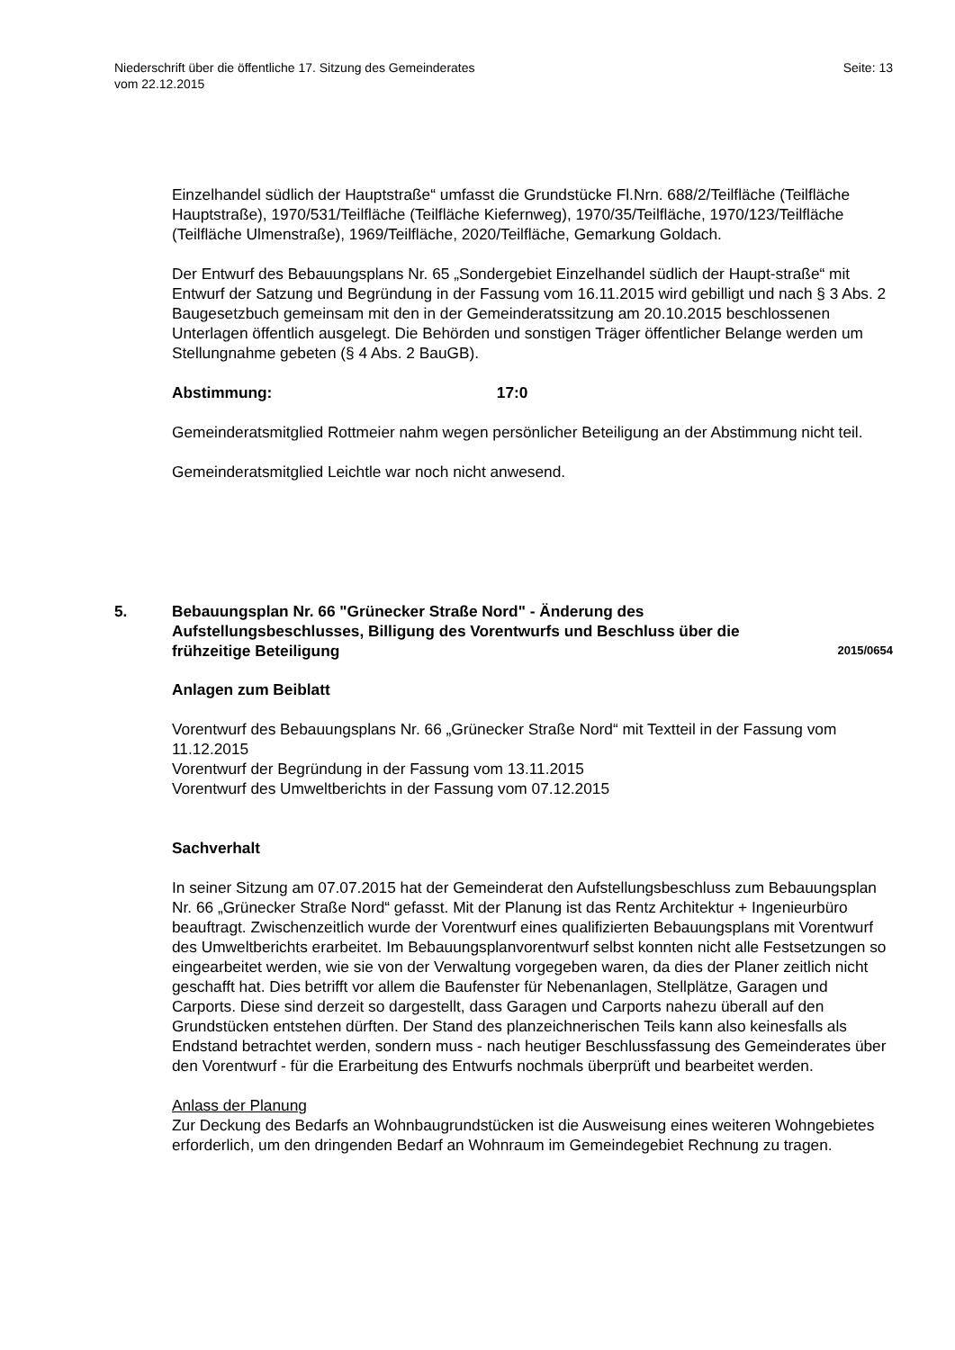Niederschrift über die öffentliche 17. Sitzung des Gemeinderates
vom 22.12.2015
Seite: 13
Einzelhandel südlich der Hauptstraße“ umfasst die Grundstücke Fl.Nrn. 688/2/Teilfläche (Teilfläche Hauptstraße), 1970/531/Teilfläche (Teilfläche Kiefernweg), 1970/35/Teilfläche, 1970/123/Teilfläche (Teilfläche Ulmenstraße), 1969/Teilfläche, 2020/Teilfläche, Gemarkung Goldach.
Der Entwurf des Bebauungsplans Nr. 65 „Sondergebiet Einzelhandel südlich der Haupt-straße“ mit Entwurf der Satzung und Begründung in der Fassung vom 16.11.2015 wird gebilligt und nach § 3 Abs. 2 Baugesetzbuch gemeinsam mit den in der Gemeinderatssitzung am 20.10.2015 beschlossenen Unterlagen öffentlich ausgelegt. Die Behörden und sonstigen Träger öffentlicher Belange werden um Stellungnahme gebeten (§ 4 Abs. 2 BauGB).
Abstimmung: 17:0
Gemeinderatsmitglied Rottmeier nahm wegen persönlicher Beteiligung an der Abstimmung nicht teil.
Gemeinderatsmitglied Leichtle war noch nicht anwesend.
5. Bebauungsplan Nr. 66 "Grünecker Straße Nord" - Änderung des Aufstellungsbeschlusses, Billigung des Vorentwurfs und Beschluss über die frühzeitige Beteiligung
2015/0654
Anlagen zum Beiblatt
Vorentwurf des Bebauungsplans Nr. 66 „Grünecker Straße Nord“ mit Textteil in der Fassung vom 11.12.2015
Vorentwurf der Begründung in der Fassung vom 13.11.2015
Vorentwurf des Umweltberichts in der Fassung vom 07.12.2015
Sachverhalt
In seiner Sitzung am 07.07.2015 hat der Gemeinderat den Aufstellungsbeschluss zum Bebauungsplan Nr. 66 „Grünecker Straße Nord“ gefasst. Mit der Planung ist das Rentz Architektur + Ingenieurbüro beauftragt. Zwischenzeitlich wurde der Vorentwurf eines qualifizierten Bebauungsplans mit Vorentwurf des Umweltberichts erarbeitet. Im Bebauungsplanvorentwurf selbst konnten nicht alle Festsetzungen so eingearbeitet werden, wie sie von der Verwaltung vorgegeben waren, da dies der Planer zeitlich nicht geschafft hat. Dies betrifft vor allem die Baufenster für Nebenanlagen, Stellplätze, Garagen und Carports. Diese sind derzeit so dargestellt, dass Garagen und Carports nahezu überall auf den Grundstücken entstehen dürften. Der Stand des planzeichnerischen Teils kann also keinesfalls als Endstand betrachtet werden, sondern muss - nach heutiger Beschlussfassung des Gemeinderates über den Vorentwurf - für die Erarbeitung des Entwurfs nochmals überprüft und bearbeitet werden.
Anlass der Planung
Zur Deckung des Bedarfs an Wohnbaugrundstücken ist die Ausweisung eines weiteren Wohngebietes erforderlich, um den dringenden Bedarf an Wohnraum im Gemeindegebiet Rechnung zu tragen.